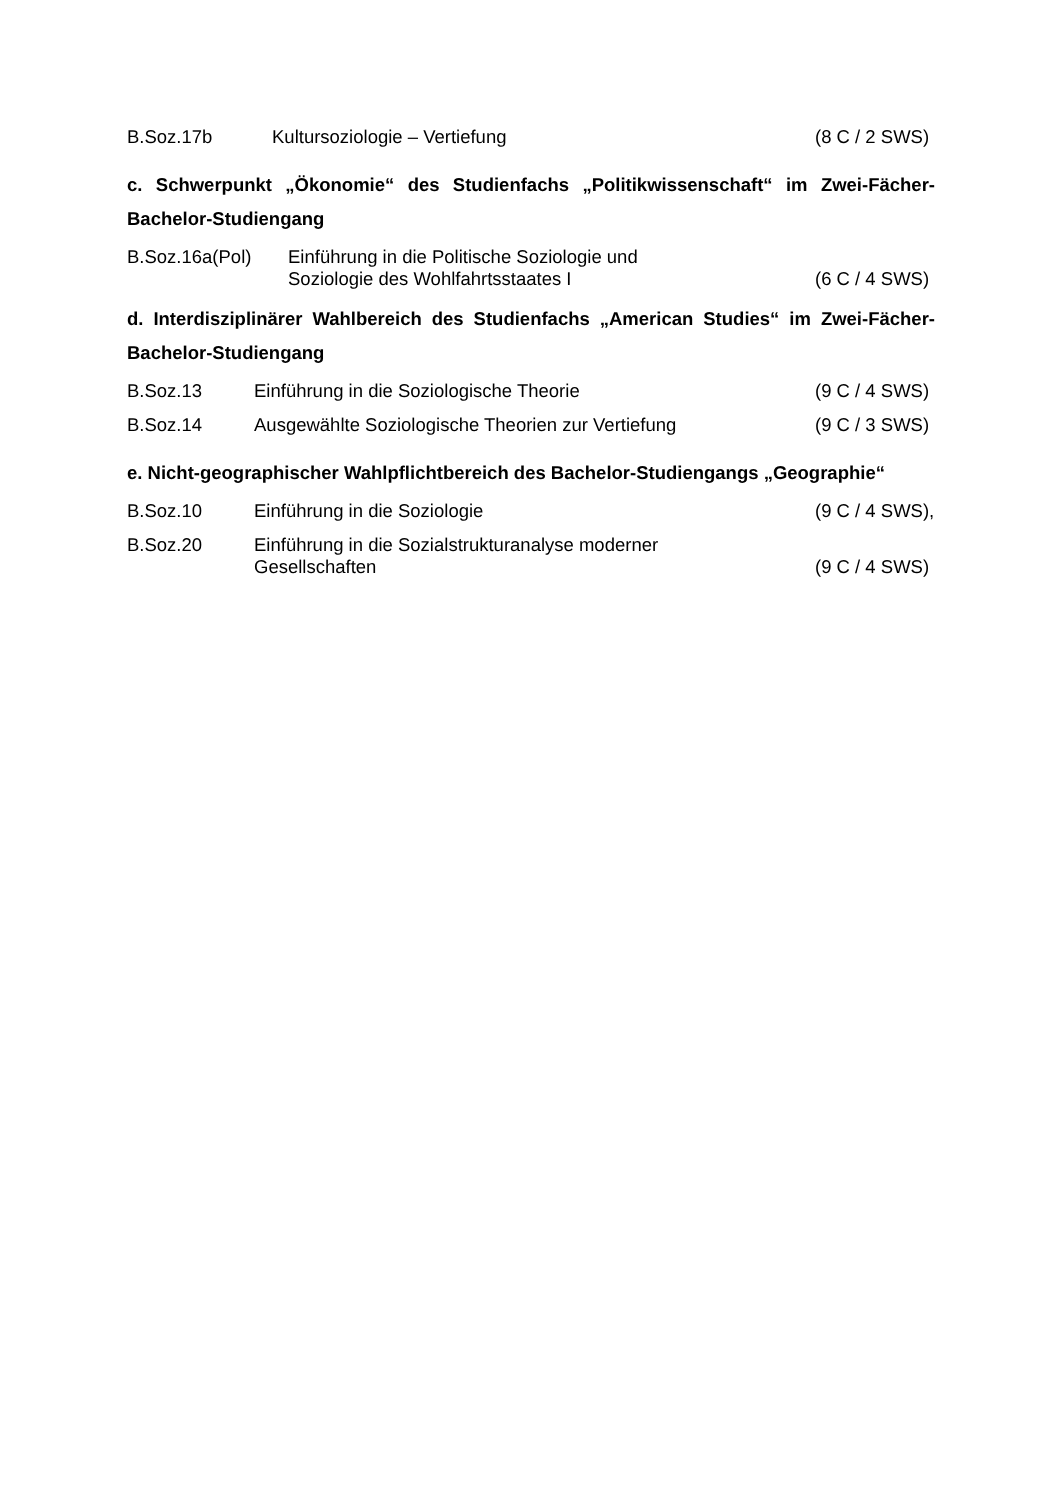B.Soz.17b Kultursoziologie – Vertiefung (8 C / 2 SWS)
c. Schwerpunkt „Ökonomie“ des Studienfachs „Politikwissenschaft“ im Zwei-Fächer-Bachelor-Studiengang
B.Soz.16a(Pol) Einführung in die Politische Soziologie und
Soziologie des Wohlfahrtsstaates I
(6 C / 4 SWS)
d. Interdisziplinärer Wahlbereich des Studienfachs „American Studies“ im Zwei-Fächer-Bachelor-Studiengang
B.Soz.13 Einführung in die Soziologische Theorie
(9 C / 4 SWS)
B.Soz.14 Ausgewählte Soziologische Theorien zur Vertiefung
(9 C / 3 SWS)
e. Nicht-geographischer Wahlpflichtbereich des Bachelor-Studiengangs „Geographie“
B.Soz.10 Einführung in die Soziologie (9 C / 4 SWS),
B.Soz.20 Einführung in die Sozialstrukturanalyse moderner
Gesellschaften
(9 C / 4 SWS)